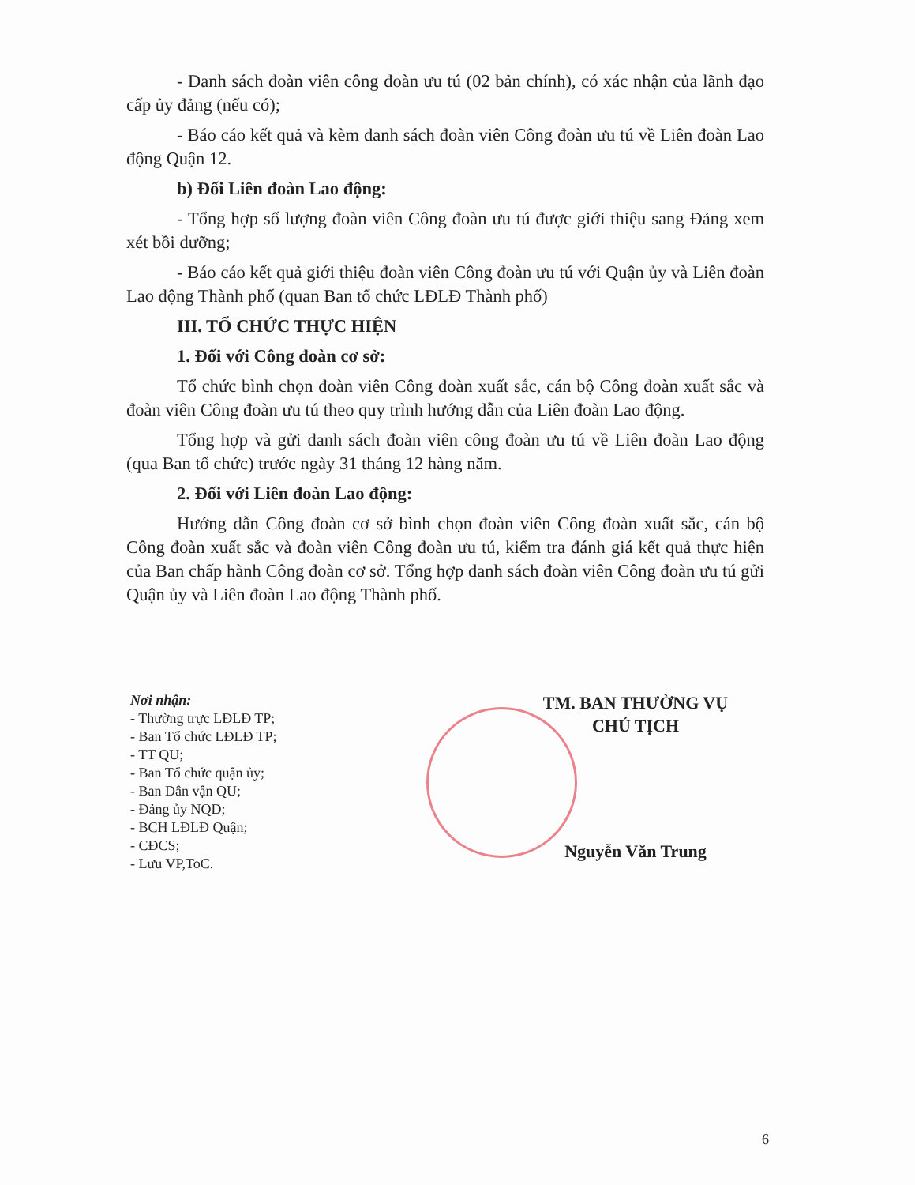- Danh sách đoàn viên công đoàn ưu tú (02 bản chính), có xác nhận của lãnh đạo cấp ủy đảng (nếu có);
- Báo cáo kết quả và kèm danh sách đoàn viên Công đoàn ưu tú về Liên đoàn Lao động Quận 12.
b) Đối Liên đoàn Lao động:
- Tổng hợp số lượng đoàn viên Công đoàn ưu tú được giới thiệu sang Đảng xem xét bồi dưỡng;
- Báo cáo kết quả giới thiệu đoàn viên Công đoàn ưu tú với Quận ủy và Liên đoàn Lao động Thành phố (quan Ban tổ chức LĐLĐ Thành phố)
III. TỔ CHỨC THỰC HIỆN
1. Đối với Công đoàn cơ sở:
Tổ chức bình chọn đoàn viên Công đoàn xuất sắc, cán bộ Công đoàn xuất sắc và đoàn viên Công đoàn ưu tú theo quy trình hướng dẫn của Liên đoàn Lao động.
Tổng hợp và gửi danh sách đoàn viên công đoàn ưu tú về Liên đoàn Lao động (qua Ban tổ chức) trước ngày 31 tháng 12 hàng năm.
2. Đối với Liên đoàn Lao động:
Hướng dẫn Công đoàn cơ sở bình chọn đoàn viên Công đoàn xuất sắc, cán bộ Công đoàn xuất sắc và đoàn viên Công đoàn ưu tú, kiểm tra đánh giá kết quả thực hiện của Ban chấp hành Công đoàn cơ sở. Tổng hợp danh sách đoàn viên Công đoàn ưu tú gửi Quận ủy và Liên đoàn Lao động Thành phố.
Nơi nhận:
- Thường trực LĐLĐ TP;
- Ban Tổ chức LĐLĐ TP;
- TT QU;
- Ban Tổ chức quận ủy;
- Ban Dân vận QU;
- Đảng ủy NQD;
- BCH LĐLĐ Quận;
- CĐCS;
- Lưu VP,ToC.
TM. BAN THƯỜNG VỤ
CHỦ TỊCH
Nguyễn Văn Trung
6